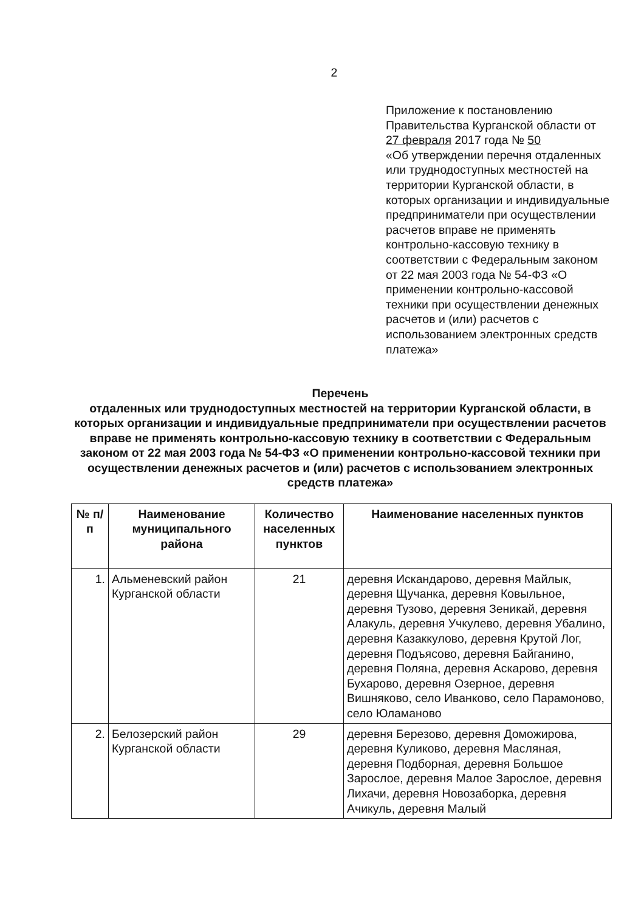2
Приложение к постановлению Правительства Курганской области от 27 февраля 2017 года № 50
«Об утверждении перечня отдаленных или труднодоступных местностей на территории Курганской области, в которых организации и индивидуальные предприниматели при осуществлении расчетов вправе не применять контрольно-кассовую технику в соответствии с Федеральным законом от 22 мая 2003 года № 54-ФЗ «О применении контрольно-кассовой техники при осуществлении денежных расчетов и (или) расчетов с использованием электронных средств платежа»
Перечень
отдаленных или труднодоступных местностей на территории Курганской области, в которых организации и индивидуальные предприниматели при осуществлении расчетов вправе не применять контрольно-кассовую технику в соответствии с Федеральным законом от 22 мая 2003 года № 54-ФЗ «О применении контрольно-кассовой техники при осуществлении денежных расчетов и (или) расчетов с использованием электронных средств платежа»
| № п/п | Наименование муниципального района | Количество населенных пунктов | Наименование населенных пунктов |
| --- | --- | --- | --- |
| 1. | Альменевский район Курганской области | 21 | деревня Искандарово, деревня Майлык, деревня Щучанка, деревня Ковыльное, деревня Тузово, деревня Зеникай, деревня Алакуль, деревня Учкулево, деревня Убалино, деревня Казаккулово, деревня Крутой Лог, деревня Подъясово, деревня Байганино, деревня Поляна, деревня Аскарово, деревня Бухарово, деревня Озерное, деревня Вишняково, село Иванково, село Парамоново, село Юламаново |
| 2. | Белозерский район Курганской области | 29 | деревня Березово, деревня Доможирова, деревня Куликово, деревня Масляная, деревня Подборная, деревня Большое Зарослое, деревня Малое Зарослое, деревня Лихачи, деревня Новозаборка, деревня Ачикуль, деревня Малый |